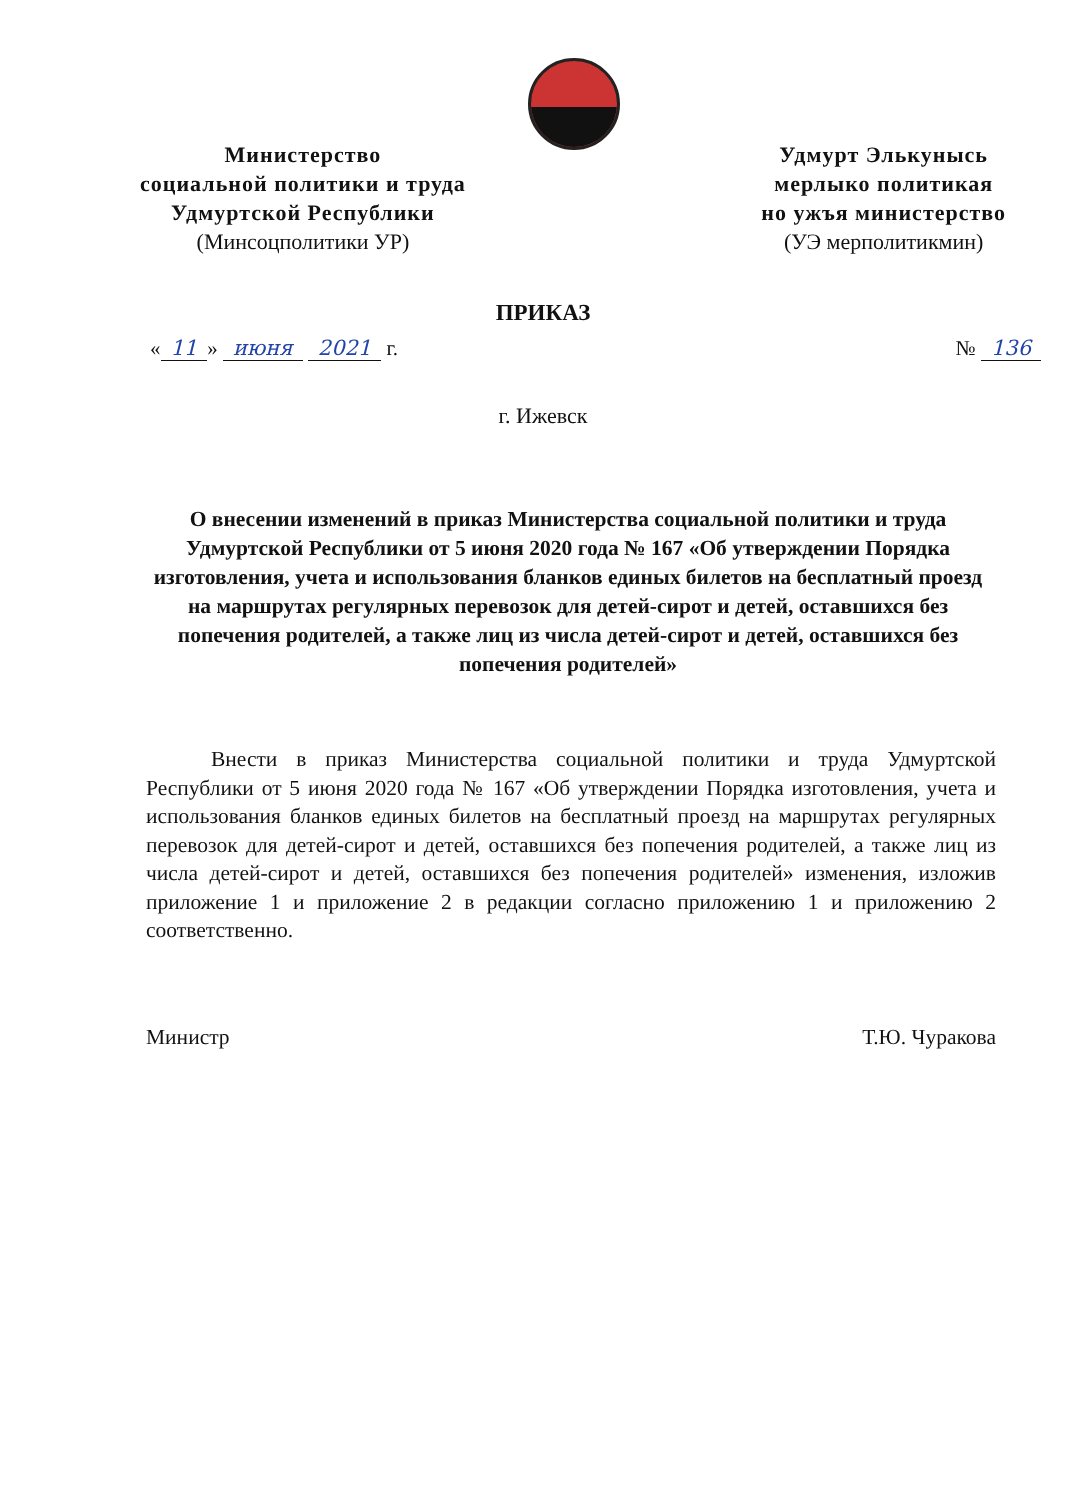Министерство
социальной политики и труда
Удмуртской Республики
(Минсоцполитики УР)
Удмурт Элькунысь
мерлыко политикая
но ужъя министерство
(УЭ мерполитикмин)
ПРИКАЗ
« 11 » июня 2021 г. № 136
г. Ижевск
О внесении изменений в приказ Министерства социальной политики и труда Удмуртской Республики от 5 июня 2020 года № 167 «Об утверждении Порядка изготовления, учета и использования бланков единых билетов на бесплатный проезд на маршрутах регулярных перевозок для детей-сирот и детей, оставшихся без попечения родителей, а также лиц из числа детей-сирот и детей, оставшихся без попечения родителей»
Внести в приказ Министерства социальной политики и труда Удмуртской Республики от 5 июня 2020 года № 167 «Об утверждении Порядка изготовления, учета и использования бланков единых билетов на бесплатный проезд на маршрутах регулярных перевозок для детей-сирот и детей, оставшихся без попечения родителей, а также лиц из числа детей-сирот и детей, оставшихся без попечения родителей» изменения, изложив приложение 1 и приложение 2 в редакции согласно приложению 1 и приложению 2 соответственно.
Министр Т.Ю. Чуракова